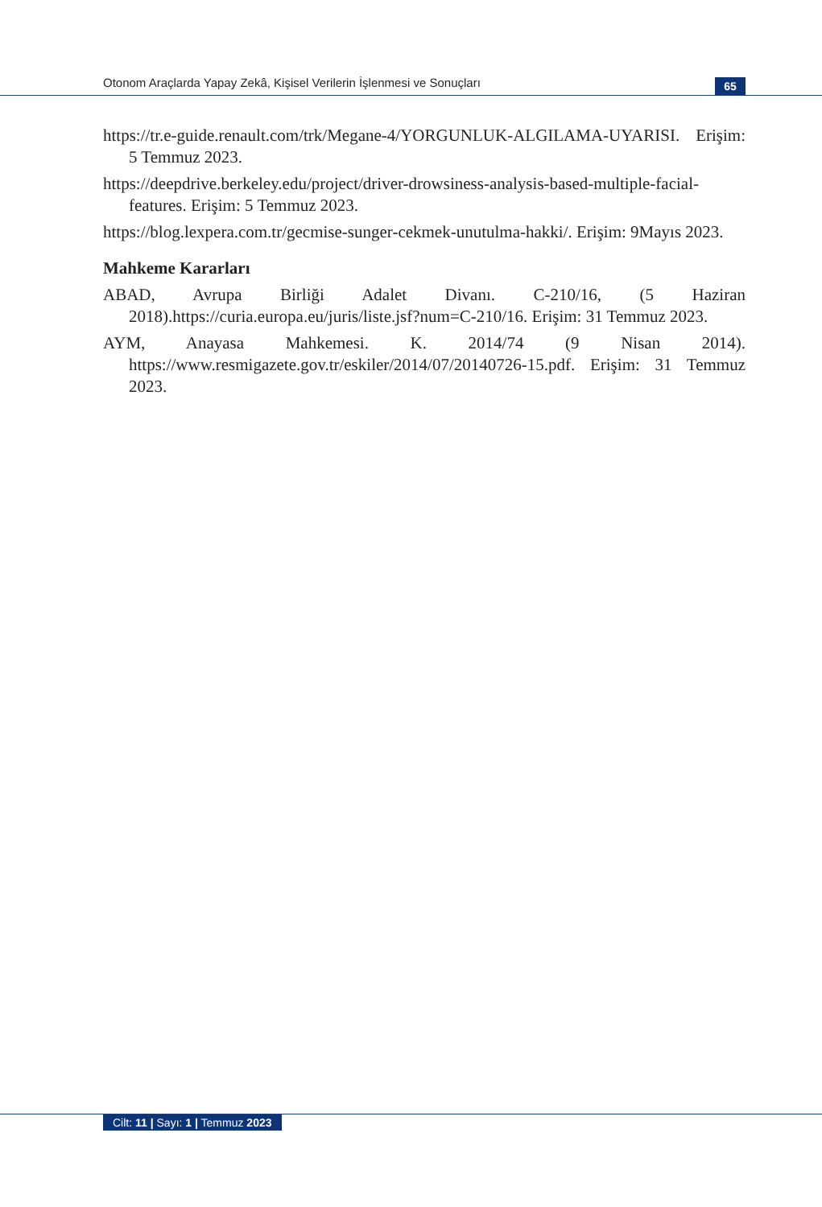Otonom Araçlarda Yapay Zekâ, Kişisel Verilerin İşlenmesi ve Sonuçları 65
https://tr.e-guide.renault.com/trk/Megane-4/YORGUNLUK-ALGILAMA-UYARISI. Erişim: 5 Temmuz 2023.
https://deepdrive.berkeley.edu/project/driver-drowsiness-analysis-based-multiple-facial-features. Erişim: 5 Temmuz 2023.
https://blog.lexpera.com.tr/gecmise-sunger-cekmek-unutulma-hakki/. Erişim: 9Mayıs 2023.
Mahkeme Kararları
ABAD, Avrupa Birliği Adalet Divanı. C-210/16, (5 Haziran 2018).https://curia.europa.eu/juris/liste.jsf?num=C-210/16. Erişim: 31 Temmuz 2023.
AYM, Anayasa Mahkemesi. K. 2014/74 (9 Nisan 2014). https://www.resmigazete.gov.tr/eskiler/2014/07/20140726-15.pdf. Erişim: 31 Temmuz 2023.
Cilt: 11 | Sayı: 1 | Temmuz 2023